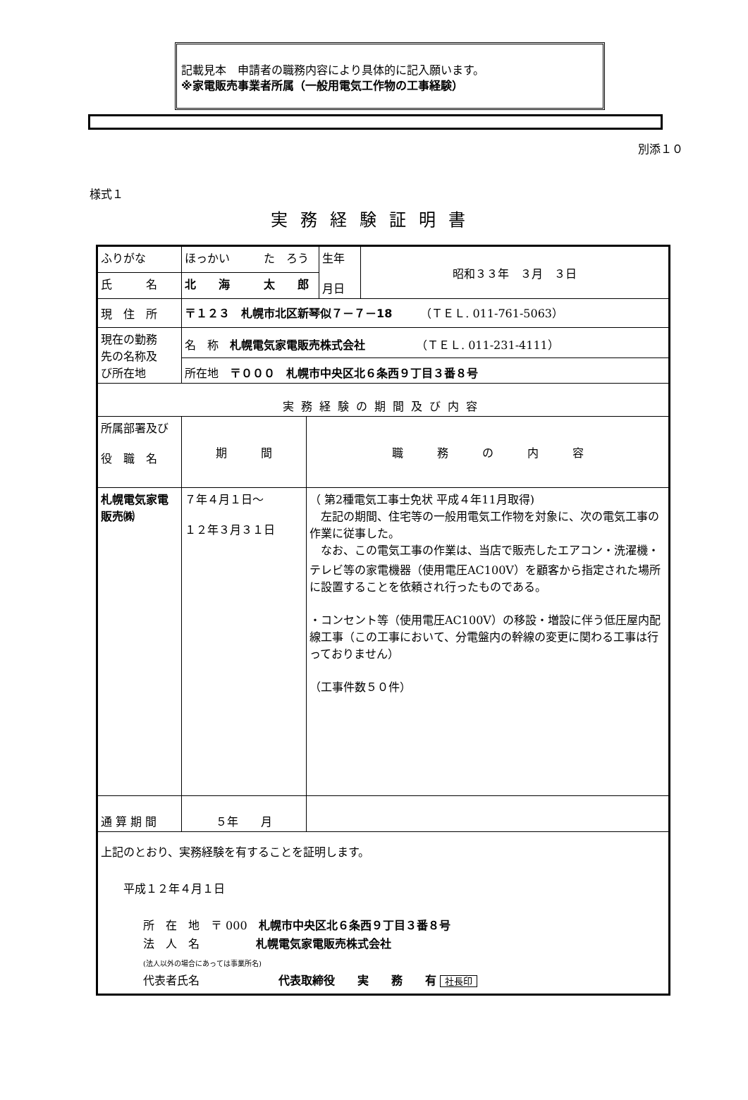記載見本　申請者の職務内容により具体的に記入願います。
※家電販売事業者所属（一般用電気工作物の工事経験）
別添１０
様式１
実務経験証明書
| ふりがな | ほっかい た ろう | | 生年 月日 | 昭和３３年 ３月 ３日 |
| 氏 名 | 北 海 太 郎 | | | |
| 現 住 所 | 〒１２３ 札幌市北区新琴似７－７－18 （ＴＥＬ. 011-761-5063） | | | |
| 現在の勤務 先の名称及 び所在地 | 名 称 札幌電気家電販売株式会社 （ＴＥＬ. 011-231-4111） | | | |
| | 所在地 〒０００ 札幌市中央区北６条西９丁目３番８号 | | | |
| 実務経験の期間及び内容 | | | | |
| 所属部署及び 役 職 名 | 期 間 | 職 務 の 内 容 | | |
| 札幌電気家電 販売㈱ | ７年４月１日～ １２年３月３１日 | （ 第2種電気工事士免状 平成４年11月取得) 左記の期間、住宅等の一般用電気工作物を対象に、次の電気工事の作業に従事した。 なお、この電気工事の作業は、当店で販売したエアコン・洗濯機・テレビ等の家電機器（使用電圧AC100V）を顧客から指定された場所に設置することを依頼され行ったものである。 ・コンセント等（使用電圧AC100V）の移設・増設に伴う低圧屋内配線工事（この工事において、分電盤内の幹線の変更に関わる工事は行っておりません） （工事件数５０件） | | |
| 通 算 期 間 | ５年 月 | | | |
| 上記のとおり、実務経験を有することを証明します。 平成１２年４月１日 所 在 地 〒 000 札幌市中央区北６条西９丁目３番８号 法 人 名 札幌電気家電販売株式会社 (法人以外の場合にあっては事業所名) 代表者氏名 代表取締役 実 務 有 社長印 | | | | |